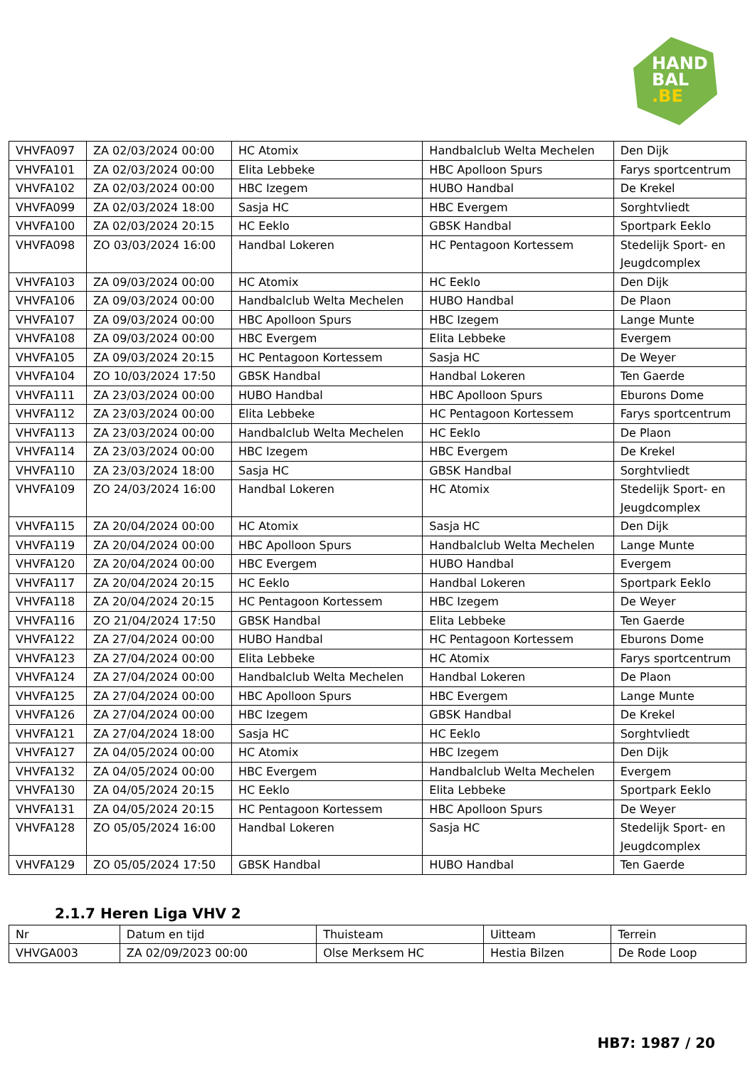HAND
BAL
.BE
| VHVFA097 | ZA 02/03/2024 00:00 | HC Atomix | Handbalclub Welta Mechelen | Den Dijk |
| VHVFA101 | ZA 02/03/2024 00:00 | Elita Lebbeke | HBC Apolloon Spurs | Farys sportcentrum |
| VHVFA102 | ZA 02/03/2024 00:00 | HBC Izegem | HUBO Handbal | De Krekel |
| VHVFA099 | ZA 02/03/2024 18:00 | Sasja HC | HBC Evergem | Sorghtvliedt |
| VHVFA100 | ZA 02/03/2024 20:15 | HC Eeklo | GBSK Handbal | Sportpark Eeklo |
| VHVFA098 | ZO 03/03/2024 16:00 | Handbal Lokeren | HC Pentagoon Kortessem | Stedelijk Sport- en Jeugdcomplex |
| VHVFA103 | ZA 09/03/2024 00:00 | HC Atomix | HC Eeklo | Den Dijk |
| VHVFA106 | ZA 09/03/2024 00:00 | Handbalclub Welta Mechelen | HUBO Handbal | De Plaon |
| VHVFA107 | ZA 09/03/2024 00:00 | HBC Apolloon Spurs | HBC Izegem | Lange Munte |
| VHVFA108 | ZA 09/03/2024 00:00 | HBC Evergem | Elita Lebbeke | Evergem |
| VHVFA105 | ZA 09/03/2024 20:15 | HC Pentagoon Kortessem | Sasja HC | De Weyer |
| VHVFA104 | ZO 10/03/2024 17:50 | GBSK Handbal | Handbal Lokeren | Ten Gaerde |
| VHVFA111 | ZA 23/03/2024 00:00 | HUBO Handbal | HBC Apolloon Spurs | Eburons Dome |
| VHVFA112 | ZA 23/03/2024 00:00 | Elita Lebbeke | HC Pentagoon Kortessem | Farys sportcentrum |
| VHVFA113 | ZA 23/03/2024 00:00 | Handbalclub Welta Mechelen | HC Eeklo | De Plaon |
| VHVFA114 | ZA 23/03/2024 00:00 | HBC Izegem | HBC Evergem | De Krekel |
| VHVFA110 | ZA 23/03/2024 18:00 | Sasja HC | GBSK Handbal | Sorghtvliedt |
| VHVFA109 | ZO 24/03/2024 16:00 | Handbal Lokeren | HC Atomix | Stedelijk Sport- en Jeugdcomplex |
| VHVFA115 | ZA 20/04/2024 00:00 | HC Atomix | Sasja HC | Den Dijk |
| VHVFA119 | ZA 20/04/2024 00:00 | HBC Apolloon Spurs | Handbalclub Welta Mechelen | Lange Munte |
| VHVFA120 | ZA 20/04/2024 00:00 | HBC Evergem | HUBO Handbal | Evergem |
| VHVFA117 | ZA 20/04/2024 20:15 | HC Eeklo | Handbal Lokeren | Sportpark Eeklo |
| VHVFA118 | ZA 20/04/2024 20:15 | HC Pentagoon Kortessem | HBC Izegem | De Weyer |
| VHVFA116 | ZO 21/04/2024 17:50 | GBSK Handbal | Elita Lebbeke | Ten Gaerde |
| VHVFA122 | ZA 27/04/2024 00:00 | HUBO Handbal | HC Pentagoon Kortessem | Eburons Dome |
| VHVFA123 | ZA 27/04/2024 00:00 | Elita Lebbeke | HC Atomix | Farys sportcentrum |
| VHVFA124 | ZA 27/04/2024 00:00 | Handbalclub Welta Mechelen | Handbal Lokeren | De Plaon |
| VHVFA125 | ZA 27/04/2024 00:00 | HBC Apolloon Spurs | HBC Evergem | Lange Munte |
| VHVFA126 | ZA 27/04/2024 00:00 | HBC Izegem | GBSK Handbal | De Krekel |
| VHVFA121 | ZA 27/04/2024 18:00 | Sasja HC | HC Eeklo | Sorghtvliedt |
| VHVFA127 | ZA 04/05/2024 00:00 | HC Atomix | HBC Izegem | Den Dijk |
| VHVFA132 | ZA 04/05/2024 00:00 | HBC Evergem | Handbalclub Welta Mechelen | Evergem |
| VHVFA130 | ZA 04/05/2024 20:15 | HC Eeklo | Elita Lebbeke | Sportpark Eeklo |
| VHVFA131 | ZA 04/05/2024 20:15 | HC Pentagoon Kortessem | HBC Apolloon Spurs | De Weyer |
| VHVFA128 | ZO 05/05/2024 16:00 | Handbal Lokeren | Sasja HC | Stedelijk Sport- en Jeugdcomplex |
| VHVFA129 | ZO 05/05/2024 17:50 | GBSK Handbal | HUBO Handbal | Ten Gaerde |
2.1.7 Heren Liga VHV 2
| Nr | Datum en tijd | Thuisteam | Uitteam | Terrein |
| --- | --- | --- | --- | --- |
| VHVGA003 | ZA 02/09/2023 00:00 | Olse Merksem HC | Hestia Bilzen | De Rode Loop |
HB7: 1987 / 20